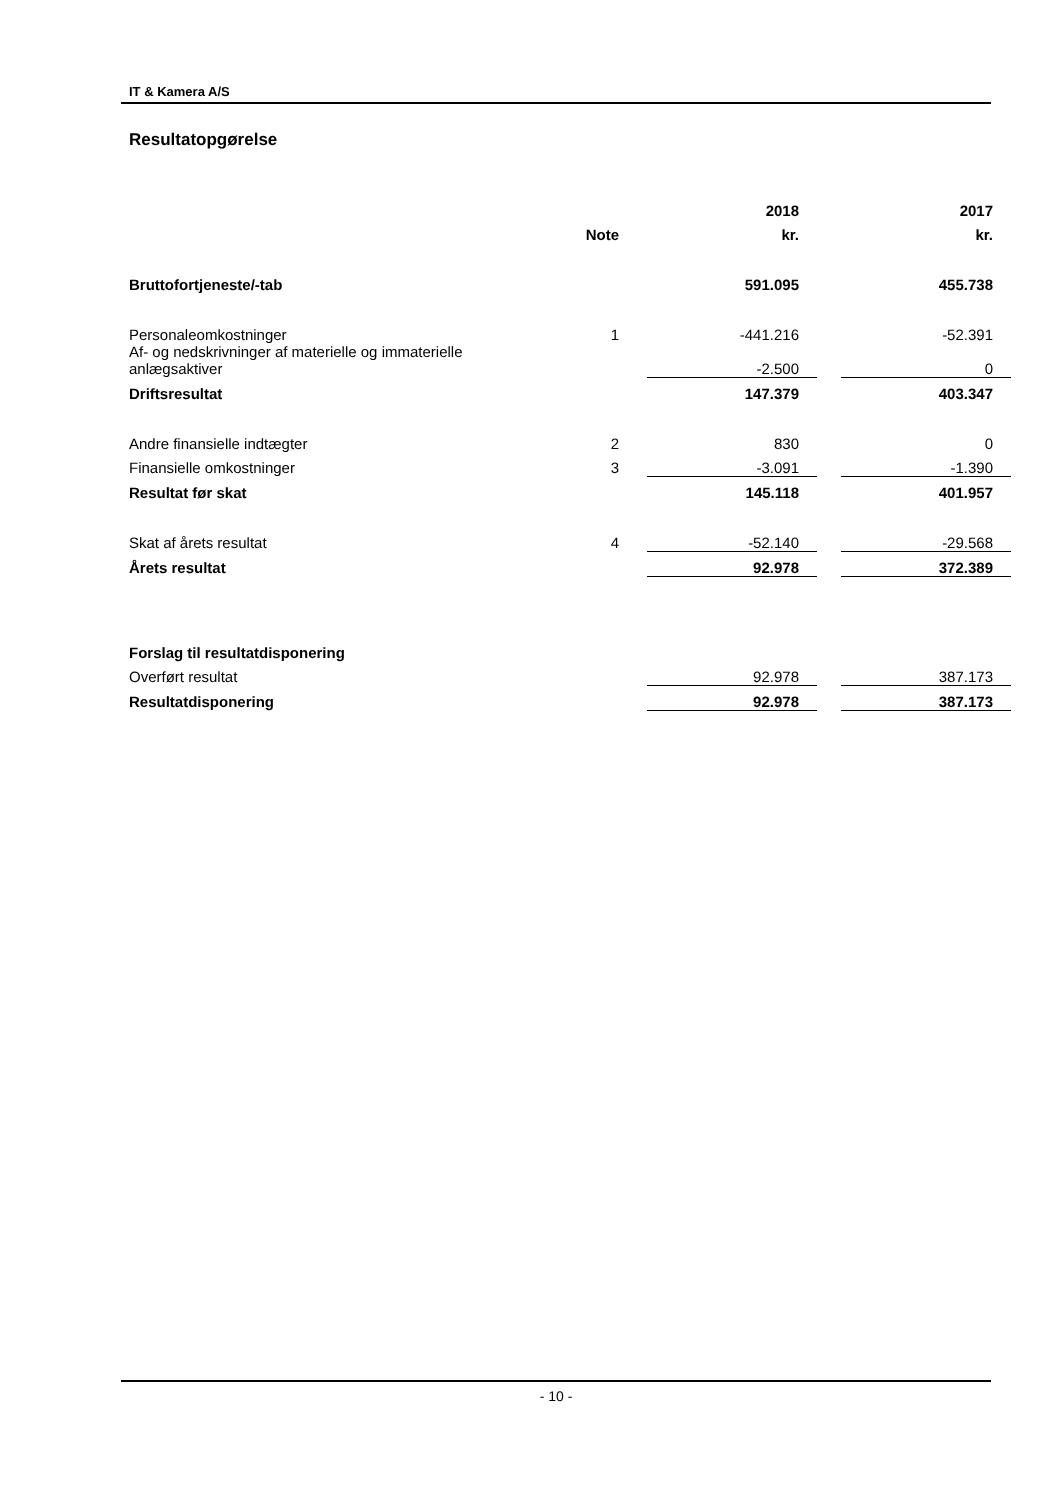IT & Kamera A/S
Resultatopgørelse
| | | | 2018 | | 2017 |
| --- | --- | --- | --- | --- | --- |
| | Note | | kr. | | kr. |
| Bruttofortjeneste/-tab | | | 591.095 | | 455.738 |
| Personaleomkostninger | 1 | | -441.216 | | -52.391 |
| Af- og nedskrivninger af materielle og immaterielle anlægsaktiver | | | -2.500 | | 0 |
| Driftsresultat | | | 147.379 | | 403.347 |
| Andre finansielle indtægter | 2 | | 830 | | 0 |
| Finansielle omkostninger | 3 | | -3.091 | | -1.390 |
| Resultat før skat | | | 145.118 | | 401.957 |
| Skat af årets resultat | 4 | | -52.140 | | -29.568 |
| Årets resultat | | | 92.978 | | 372.389 |
| Forslag til resultatdisponering | | | | | |
| Overført resultat | | | 92.978 | | 387.173 |
| Resultatdisponering | | | 92.978 | | 387.173 |
- 10 -